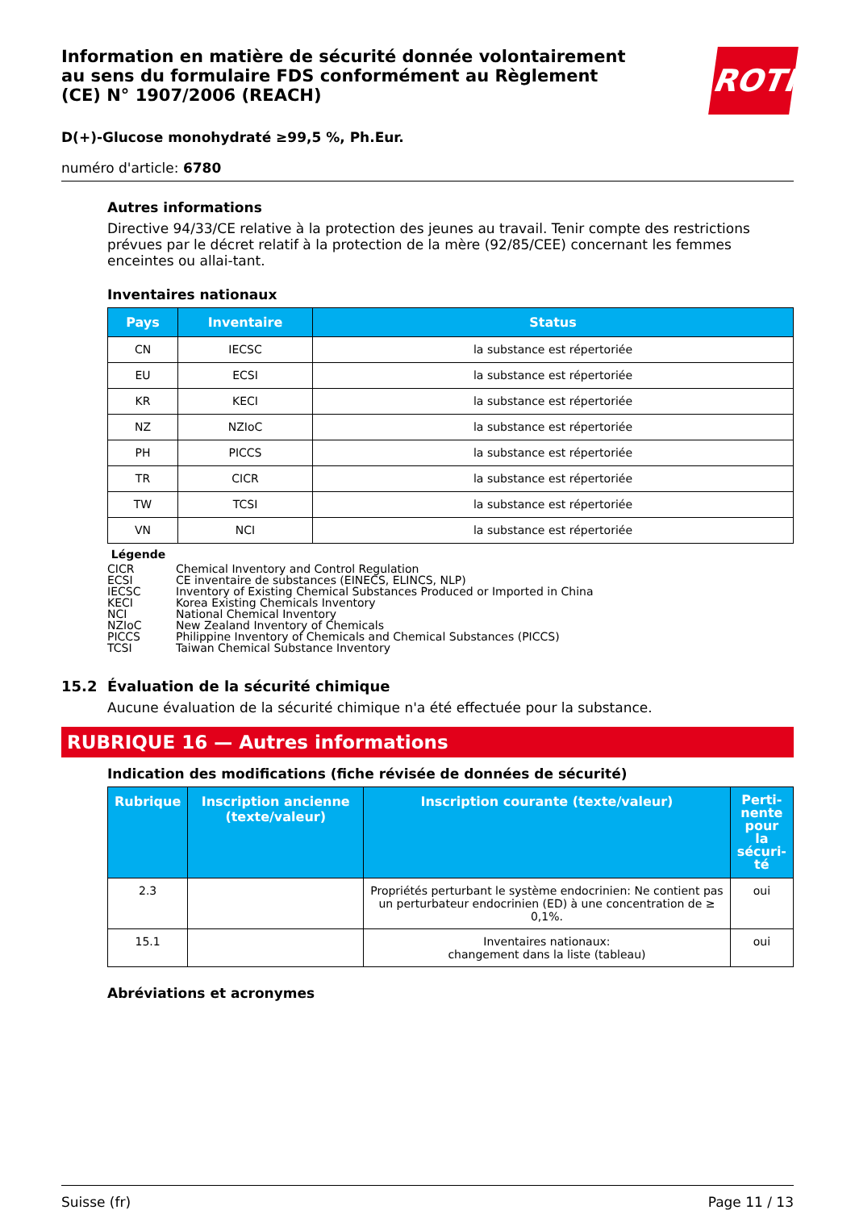Information en matière de sécurité donnée volontairement au sens du formulaire FDS conformément au Règlement (CE) N° 1907/2006 (REACH)
ROTH
D(+)-Glucose monohydraté ≥99,5 %, Ph.Eur.
numéro d'article: 6780
Autres informations
Directive 94/33/CE relative à la protection des jeunes au travail. Tenir compte des restrictions prévues par le décret relatif à la protection de la mère (92/85/CEE) concernant les femmes enceintes ou allai-tant.
Inventaires nationaux
| Pays | Inventaire | Status |
| --- | --- | --- |
| CN | IECSC | la substance est répertoriée |
| EU | ECSI | la substance est répertoriée |
| KR | KECI | la substance est répertoriée |
| NZ | NZIoC | la substance est répertoriée |
| PH | PICCS | la substance est répertoriée |
| TR | CICR | la substance est répertoriée |
| TW | TCSI | la substance est répertoriée |
| VN | NCI | la substance est répertoriée |
Légende
| CICR | Chemical Inventory and Control Regulation |
| ECSI | CE inventaire de substances (EINECS, ELINCS, NLP) |
| IECSC | Inventory of Existing Chemical Substances Produced or Imported in China |
| KECI | Korea Existing Chemicals Inventory |
| NCI | National Chemical Inventory |
| NZIoC | New Zealand Inventory of Chemicals |
| PICCS | Philippine Inventory of Chemicals and Chemical Substances (PICCS) |
| TCSI | Taiwan Chemical Substance Inventory |
15.2 Évaluation de la sécurité chimique
Aucune évaluation de la sécurité chimique n'a été effectuée pour la substance.
RUBRIQUE 16 — Autres informations
Indication des modifications (fiche révisée de données de sécurité)
| Rubrique | Inscription ancienne (texte/valeur) | Inscription courante (texte/valeur) | Perti-nente pour la sécuri-té |
| --- | --- | --- | --- |
| 2.3 | | Propriétés perturbant le système endocrinien: Ne contient pas un perturbateur endocrinien (ED) à une concentration de ≥ 0,1%. | oui |
| 15.1 | | Inventaires nationaux: changement dans la liste (tableau) | oui |
Abréviations et acronymes
Suisse (fr) Page 11 / 13